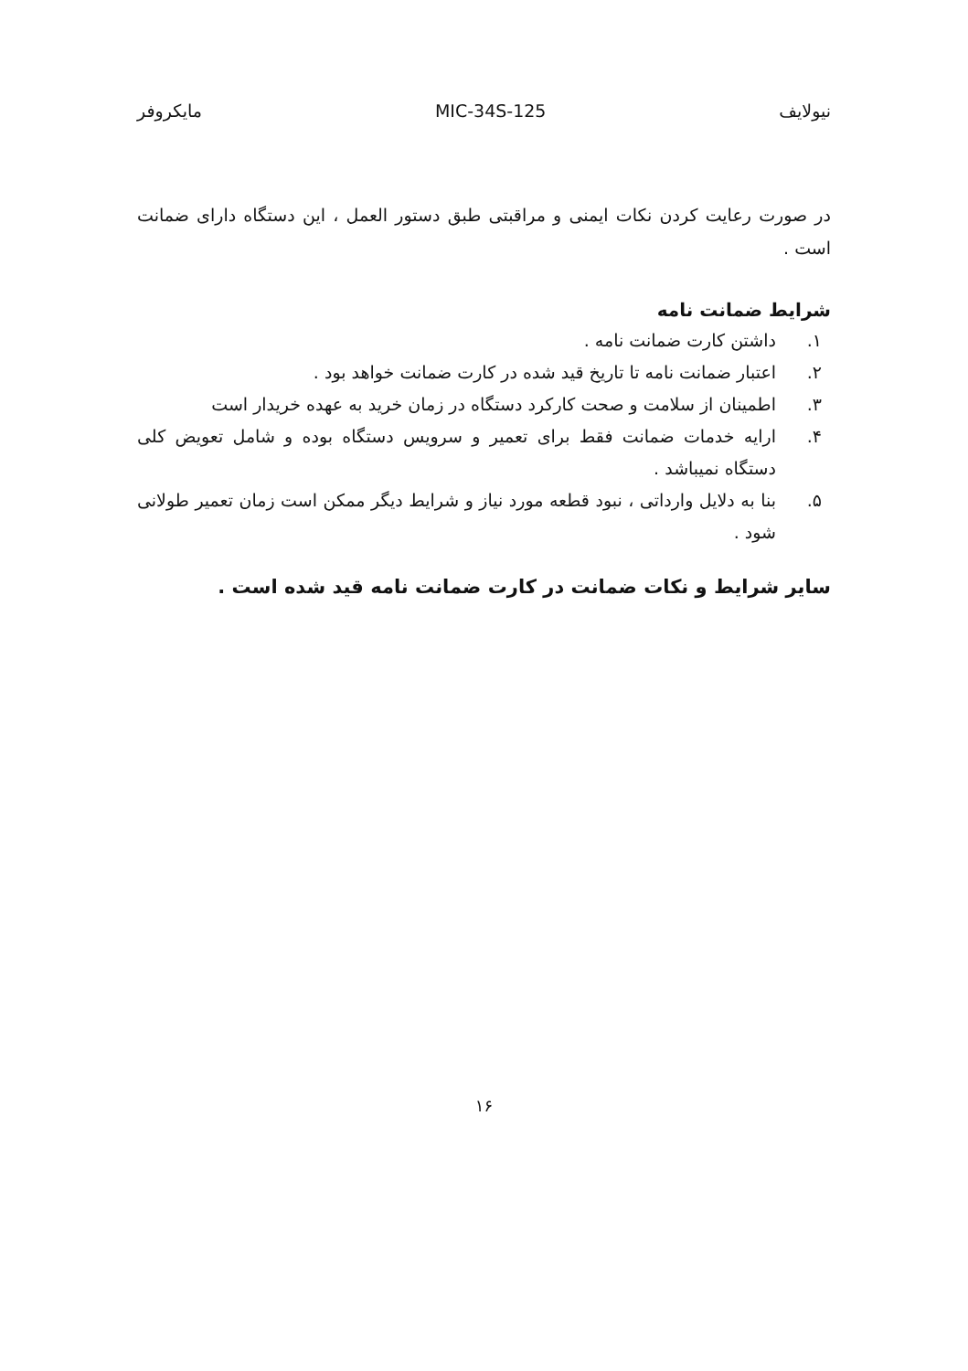نیولایف MIC-34S-125 مایکروفر
در صورت رعایت کردن نکات ایمنی و مراقبتی طبق دستور العمل ، این دستگاه دارای ضمانت است .
شرایط ضمانت نامه
۱. داشتن کارت ضمانت نامه .
۲. اعتبار ضمانت نامه تا تاریخ قید شده در کارت ضمانت خواهد بود .
۳. اطمینان از سلامت و صحت کارکرد دستگاه در زمان خرید به عهده خریدار است
۴. ارایه خدمات ضمانت فقط برای تعمیر و سرویس دستگاه بوده و شامل تعویض کلی دستگاه نمیباشد .
۵. بنا به دلایل وارداتی ، نبود قطعه مورد نیاز و شرایط دیگر ممکن است زمان تعمیر طولانی شود .
سایر شرایط و نکات ضمانت در کارت ضمانت نامه قید شده است .
۱۶